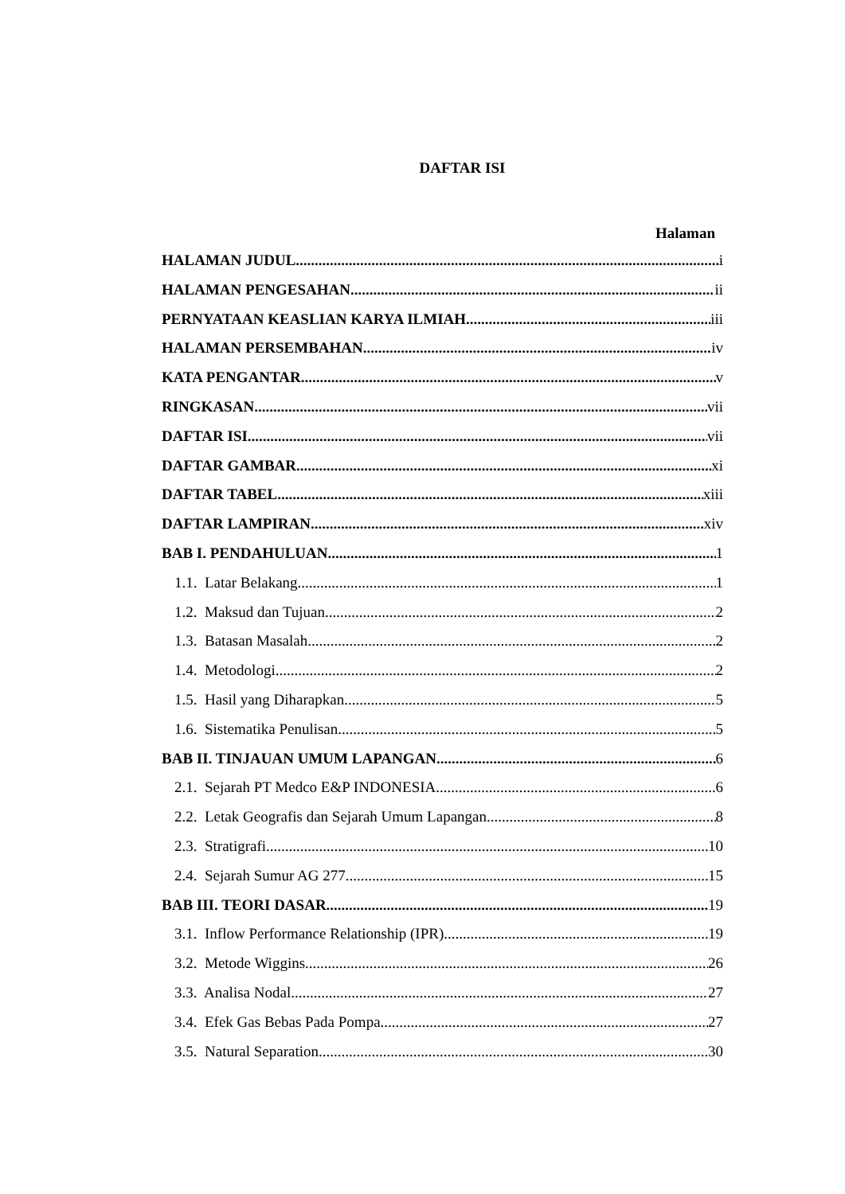DAFTAR ISI
Halaman
HALAMAN JUDUL i
HALAMAN PENGESAHAN ii
PERNYATAAN KEASLIAN KARYA ILMIAH iii
HALAMAN PERSEMBAHAN iv
KATA PENGANTAR v
RINGKASAN vii
DAFTAR ISI vii
DAFTAR GAMBAR xi
DAFTAR TABEL xiii
DAFTAR LAMPIRAN xiv
BAB I. PENDAHULUAN 1
1.1. Latar Belakang 1
1.2. Maksud dan Tujuan 2
1.3. Batasan Masalah 2
1.4. Metodologi 2
1.5. Hasil yang Diharapkan 5
1.6. Sistematika Penulisan 5
BAB II. TINJAUAN UMUM LAPANGAN 6
2.1. Sejarah PT Medco E&P INDONESIA 6
2.2. Letak Geografis dan Sejarah Umum Lapangan 8
2.3. Stratigrafi 10
2.4. Sejarah Sumur AG 277 15
BAB III. TEORI DASAR 19
3.1. Inflow Performance Relationship (IPR) 19
3.2. Metode Wiggins 26
3.3. Analisa Nodal 27
3.4. Efek Gas Bebas Pada Pompa 27
3.5. Natural Separation 30